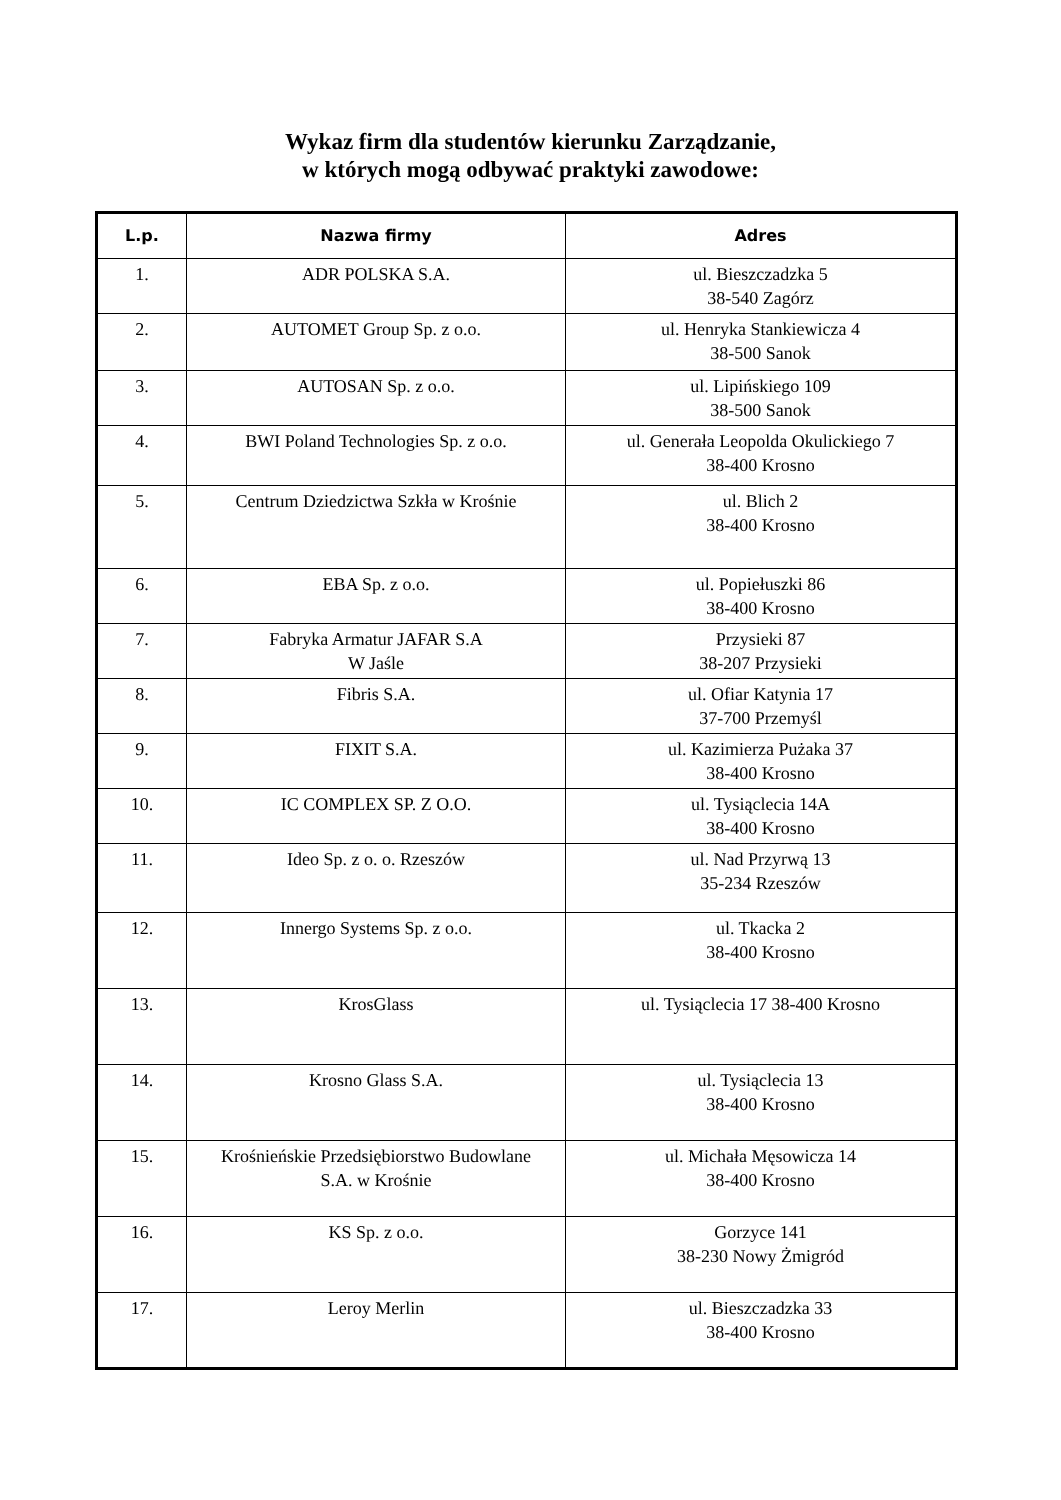Wykaz firm dla studentów kierunku Zarządzanie,
w których mogą odbywać praktyki zawodowe:
| L.p. | Nazwa firmy | Adres |
| --- | --- | --- |
| 1. | ADR POLSKA S.A. | ul. Bieszczadzka 5 38-540 Zagórz |
| 2. | AUTOMET Group Sp. z o.o. | ul. Henryka Stankiewicza 4 38-500 Sanok |
| 3. | AUTOSAN Sp. z o.o. | ul. Lipińskiego 109 38-500 Sanok |
| 4. | BWI Poland Technologies Sp. z o.o. | ul. Generała Leopolda Okulickiego 7 38-400 Krosno |
| 5. | Centrum Dziedzictwa Szkła w Krośnie | ul. Blich 2 38-400 Krosno |
| 6. | EBA Sp. z o.o. | ul. Popiełuszki 86 38-400 Krosno |
| 7. | Fabryka Armatur JAFAR S.A W Jaśle | Przysieki 87 38-207 Przysieki |
| 8. | Fibris S.A. | ul. Ofiar Katynia 17 37-700 Przemyśl |
| 9. | FIXIT S.A. | ul. Kazimierza Pużaka 37 38-400 Krosno |
| 10. | IC COMPLEX SP. Z O.O. | ul. Tysiąclecia 14A 38-400 Krosno |
| 11. | Ideo Sp. z o. o. Rzeszów | ul. Nad Przyrwą 13 35-234 Rzeszów |
| 12. | Innergo Systems Sp. z o.o. | ul. Tkacka 2 38-400 Krosno |
| 13. | KrosGlass | ul. Tysiąclecia 17 38-400 Krosno |
| 14. | Krosno Glass S.A. | ul. Tysiąclecia 13 38-400 Krosno |
| 15. | Krośnieńskie Przedsiębiorstwo Budowlane S.A. w Krośnie | ul. Michała Męsowicza 14 38-400 Krosno |
| 16. | KS Sp. z o.o. | Gorzyce 141 38-230 Nowy Żmigród |
| 17. | Leroy Merlin | ul. Bieszczadzka 33 38-400 Krosno |